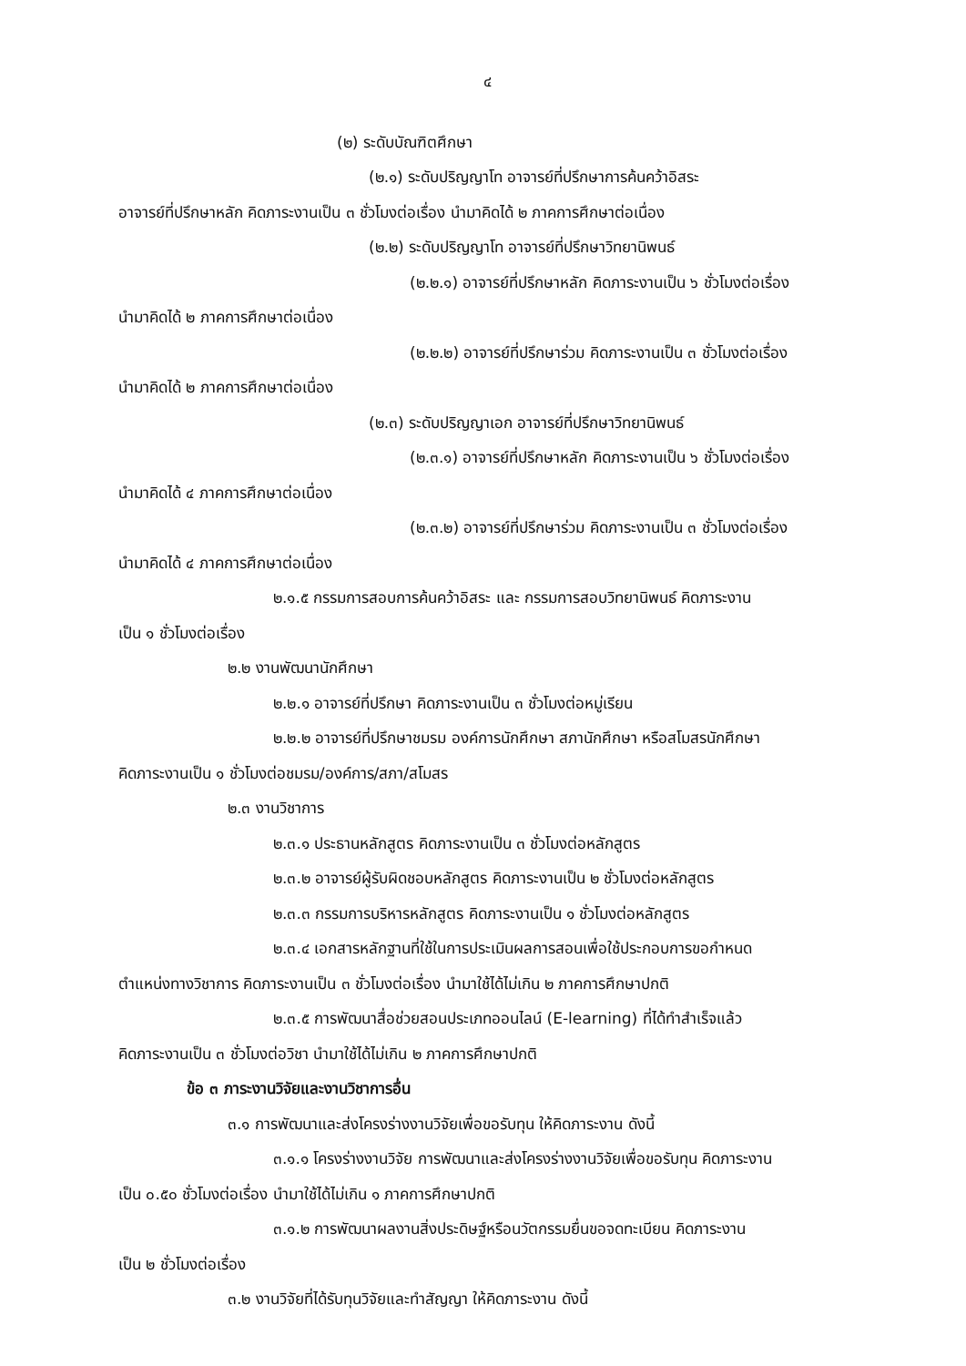๔
(๒) ระดับบัณฑิตศึกษา
(๒.๑) ระดับปริญญาโท อาจารย์ที่ปรึกษาการค้นคว้าอิสระ
อาจารย์ที่ปรึกษาหลัก คิดภาระงานเป็น ๓ ชั่วโมงต่อเรื่อง นำมาคิดได้ ๒ ภาคการศึกษาต่อเนื่อง
(๒.๒) ระดับปริญญาโท อาจารย์ที่ปรึกษาวิทยานิพนธ์
(๒.๒.๑) อาจารย์ที่ปรึกษาหลัก คิดภาระงานเป็น ๖ ชั่วโมงต่อเรื่อง
นำมาคิดได้ ๒ ภาคการศึกษาต่อเนื่อง
(๒.๒.๒) อาจารย์ที่ปรึกษาร่วม คิดภาระงานเป็น ๓ ชั่วโมงต่อเรื่อง
นำมาคิดได้ ๒ ภาคการศึกษาต่อเนื่อง
(๒.๓) ระดับปริญญาเอก อาจารย์ที่ปรึกษาวิทยานิพนธ์
(๒.๓.๑) อาจารย์ที่ปรึกษาหลัก คิดภาระงานเป็น ๖ ชั่วโมงต่อเรื่อง
นำมาคิดได้ ๔ ภาคการศึกษาต่อเนื่อง
(๒.๓.๒) อาจารย์ที่ปรึกษาร่วม คิดภาระงานเป็น ๓ ชั่วโมงต่อเรื่อง
นำมาคิดได้ ๔ ภาคการศึกษาต่อเนื่อง
๒.๑.๕ กรรมการสอบการค้นคว้าอิสระ และ กรรมการสอบวิทยานิพนธ์ คิดภาระงาน
เป็น ๑ ชั่วโมงต่อเรื่อง
๒.๒ งานพัฒนานักศึกษา
๒.๒.๑ อาจารย์ที่ปรึกษา คิดภาระงานเป็น ๓ ชั่วโมงต่อหมู่เรียน
๒.๒.๒ อาจารย์ที่ปรึกษาชมรม องค์การนักศึกษา สภานักศึกษา หรือสโมสรนักศึกษา
คิดภาระงานเป็น ๑ ชั่วโมงต่อชมรม/องค์การ/สภา/สโมสร
๒.๓ งานวิชาการ
๒.๓.๑ ประธานหลักสูตร คิดภาระงานเป็น ๓ ชั่วโมงต่อหลักสูตร
๒.๓.๒ อาจารย์ผู้รับผิดชอบหลักสูตร คิดภาระงานเป็น ๒ ชั่วโมงต่อหลักสูตร
๒.๓.๓ กรรมการบริหารหลักสูตร คิดภาระงานเป็น ๑ ชั่วโมงต่อหลักสูตร
๒.๓.๔ เอกสารหลักฐานที่ใช้ในการประเมินผลการสอนเพื่อใช้ประกอบการขอกำหนด
ตำแหน่งทางวิชาการ คิดภาระงานเป็น ๓ ชั่วโมงต่อเรื่อง นำมาใช้ได้ไม่เกิน ๒ ภาคการศึกษาปกติ
๒.๓.๕ การพัฒนาสื่อช่วยสอนประเภทออนไลน์ (E-learning) ที่ได้ทำสำเร็จแล้ว
คิดภาระงานเป็น ๓ ชั่วโมงต่อวิชา นำมาใช้ได้ไม่เกิน ๒ ภาคการศึกษาปกติ
ข้อ ๓ ภาระงานวิจัยและงานวิชาการอื่น
๓.๑ การพัฒนาและส่งโครงร่างงานวิจัยเพื่อขอรับทุน ให้คิดภาระงาน ดังนี้
๓.๑.๑ โครงร่างงานวิจัย การพัฒนาและส่งโครงร่างงานวิจัยเพื่อขอรับทุน คิดภาระงาน
เป็น ๐.๕๐ ชั่วโมงต่อเรื่อง นำมาใช้ได้ไม่เกิน ๑ ภาคการศึกษาปกติ
๓.๑.๒ การพัฒนาผลงานสิ่งประดิษฐ์หรือนวัตกรรมยื่นขอจดทะเบียน คิดภาระงาน
เป็น ๒ ชั่วโมงต่อเรื่อง
๓.๒ งานวิจัยที่ได้รับทุนวิจัยและทำสัญญา ให้คิดภาระงาน ดังนี้